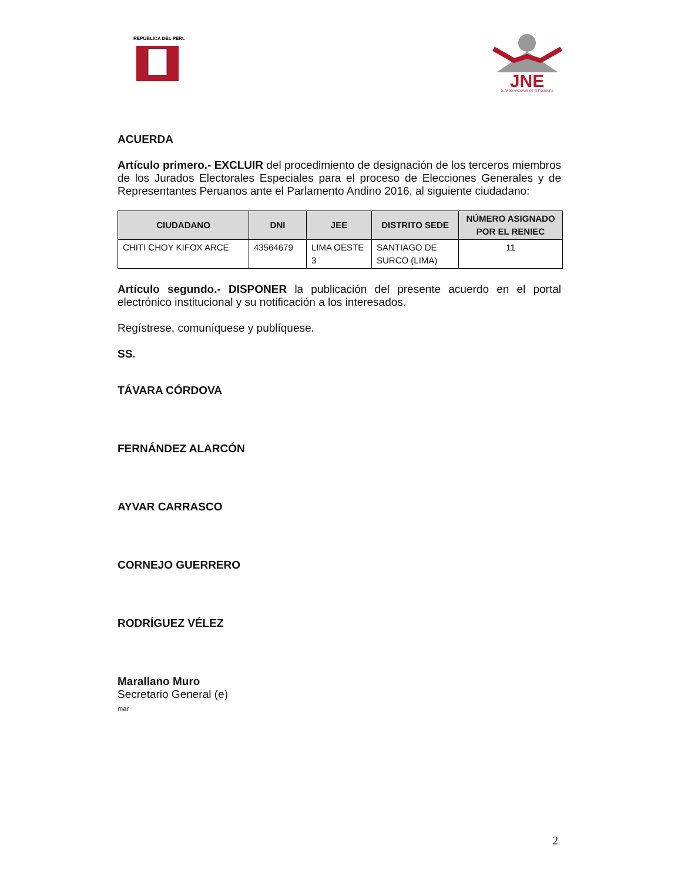REPÚBLICA DEL PERÚ
JNE
JURADO NACIONAL DE ELECCIONES
ACUERDA
Artículo primero.- EXCLUIR del procedimiento de designación de los terceros miembros de los Jurados Electorales Especiales para el proceso de Elecciones Generales y de Representantes Peruanos ante el Parlamento Andino 2016, al siguiente ciudadano:
| CIUDADANO | DNI | JEE | DISTRITO SEDE | NÚMERO ASIGNADO POR EL RENIEC |
| --- | --- | --- | --- | --- |
| CHITI CHOY KIFOX ARCE | 43564679 | LIMA OESTE 3 | SANTIAGO DE SURCO (LIMA) | 11 |
Artículo segundo.- DISPONER la publicación del presente acuerdo en el portal electrónico institucional y su notificación a los interesados.
Regístrese, comuníquese y publíquese.
SS.
TÁVARA CÓRDOVA
FERNÁNDEZ ALARCÓN
AYVAR CARRASCO
CORNEJO GUERRERO
RODRÍGUEZ VÉLEZ
Marallano Muro
Secretario General (e)
mar
2